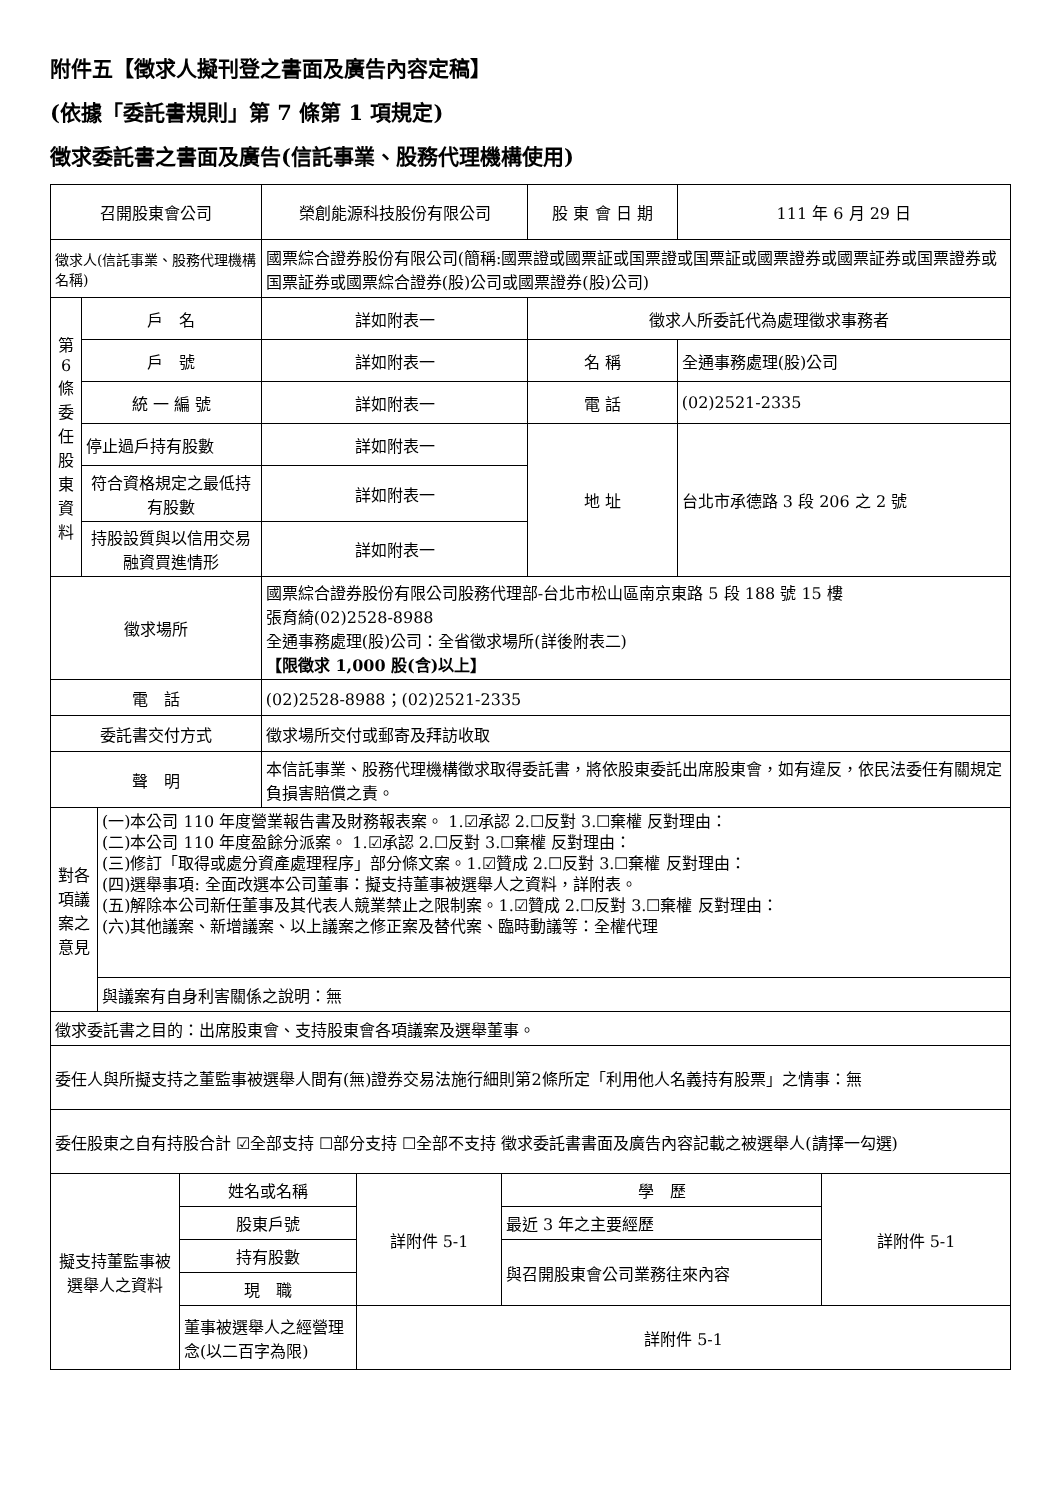附件五【徵求人擬刊登之書面及廣告內容定稿】
(依據「委託書規則」第 7 條第 1 項規定)
徵求委託書之書面及廣告(信託事業、股務代理機構使用)
| 召開股東會公司 | | 榮創能源科技股份有限公司 | 股 東 會 日 期 | | 111 年 6 月 29 日 |
| 徵求人(信託事業、股務代理機構名稱) | | 國票綜合證券股份有限公司(簡稱:國票證或國票証或国票證或国票証或國票證券或國票証券或国票證券或国票証券或國票綜合證券(股)公司或國票證券(股)公司) | | | |
| 第6條委任股東資料 | 戶 名 | 詳如附表一 | 徵求人所委託代為處理徵求事務者 | | |
| | 戶 號 | 詳如附表一 | 名 稱 | 全通事務處理(股)公司 | |
| | 統 一 編 號 | 詳如附表一 | 電 話 | (02)2521-2335 | |
| | 停止過戶持有股數 | 詳如附表一 | 地 址 | 台北市承德路 3 段 206 之 2 號 | |
| | 符合資格規定之最低持有股數 | 詳如附表一 | | | |
| | 持股設質與以信用交易融資買進情形 | 詳如附表一 | | | |
| 徵求場所 | | 國票綜合證券股份有限公司股務代理部-台北市松山區南京東路 5 段 188 號 15 樓 張育綺(02)2528-8988 全通事務處理(股)公司：全省徵求場所(詳後附表二) 【限徵求 1,000 股(含)以上】 | | | |
| 電 話 | | (02)2528-8988；(02)2521-2335 | | | |
| 委託書交付方式 | | 徵求場所交付或郵寄及拜訪收取 | | | |
| 聲 明 | | 本信託事業、股務代理機構徵求取得委託書，將依股東委託出席股東會，如有違反，依民法委任有關規定負損害賠償之責。 | | | |
| 對各項議案之意見 | (一)本公司 110 年度營業報告書及財務報表案。 1.☑承認 2.☐反對 3.☐棄權 反對理由： (二)本公司 110 年度盈餘分派案。 1.☑承認 2.☐反對 3.☐棄權 反對理由： (三)修訂「取得或處分資產處理程序」部分條文案。1.☑贊成 2.☐反對 3.☐棄權 反對理由： (四)選舉事項: 全面改選本公司董事：擬支持董事被選舉人之資料，詳附表。 (五)解除本公司新任董事及其代表人競業禁止之限制案。1.☑贊成 2.☐反對 3.☐棄權 反對理由： (六)其他議案、新增議案、以上議案之修正案及替代案、臨時動議等：全權代理 |
| | 與議案有自身利害關係之說明：無 |
| 徵求委託書之目的：出席股東會、支持股東會各項議案及選舉董事。 | |
| 委任人與所擬支持之董監事被選舉人間有(無)證券交易法施行細則第2條所定「利用他人名義持有股票」之情事：無 | |
| 委任股東之自有持股合計 ☑全部支持 ☐部分支持 ☐全部不支持 徵求委託書書面及廣告內容記載之被選舉人(請擇一勾選) | |
| 擬支持董監事被選舉人之資料 | 姓名或名稱 | 詳附件 5-1 | 學 歷 | 詳附件 5-1 |
| | 股東戶號 | | 最近 3 年之主要經歷 | |
| | 持有股數 | | 與召開股東會公司業務往來內容 | |
| | 現 職 | | | |
| | 董事被選舉人之經營理念(以二百字為限) | 詳附件 5-1 | | |